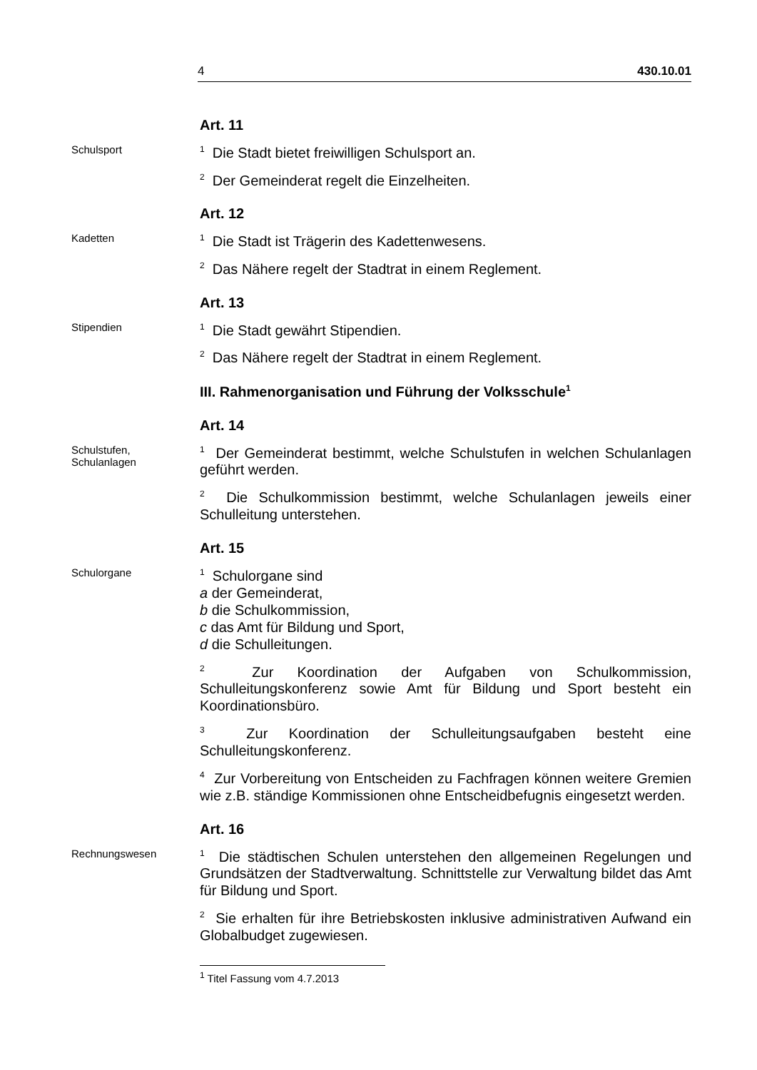4 430.10.01
Art. 11
Schulsport
<sup>1</sup> Die Stadt bietet freiwilligen Schulsport an.
<sup>2</sup> Der Gemeinderat regelt die Einzelheiten.
Art. 12
Kadetten
<sup>1</sup> Die Stadt ist Trägerin des Kadettenwesens.
<sup>2</sup> Das Nähere regelt der Stadtrat in einem Reglement.
Art. 13
Stipendien
<sup>1</sup> Die Stadt gewährt Stipendien.
<sup>2</sup> Das Nähere regelt der Stadtrat in einem Reglement.
III. Rahmenorganisation und Führung der Volksschule<sup>1</sup>
Art. 14
Schulstufen,
Schulanlagen
<sup>1</sup> Der Gemeinderat bestimmt, welche Schulstufen in welchen Schulanlagen geführt werden.
<sup>2</sup> Die Schulkommission bestimmt, welche Schulanlagen jeweils einer Schulleitung unterstehen.
Art. 15
Schulorgane
<sup>1</sup> Schulorgane sind
a der Gemeinderat,
b die Schulkommission,
c das Amt für Bildung und Sport,
d die Schulleitungen.
<sup>2</sup> Zur Koordination der Aufgaben von Schulkommission, Schulleitungskonferenz sowie Amt für Bildung und Sport besteht ein Koordinationsbüro.
<sup>3</sup> Zur Koordination der Schulleitungsaufgaben besteht eine Schulleitungskonferenz.
<sup>4</sup> Zur Vorbereitung von Entscheiden zu Fachfragen können weitere Gremien wie z.B. ständige Kommissionen ohne Entscheidbefugnis eingesetzt werden.
Art. 16
Rechnungswesen
<sup>1</sup> Die städtischen Schulen unterstehen den allgemeinen Regelungen und Grundsätzen der Stadtverwaltung. Schnittstelle zur Verwaltung bildet das Amt für Bildung und Sport.
<sup>2</sup> Sie erhalten für ihre Betriebskosten inklusive administrativen Aufwand ein Globalbudget zugewiesen.
<sup>1</sup> Titel Fassung vom 4.7.2013